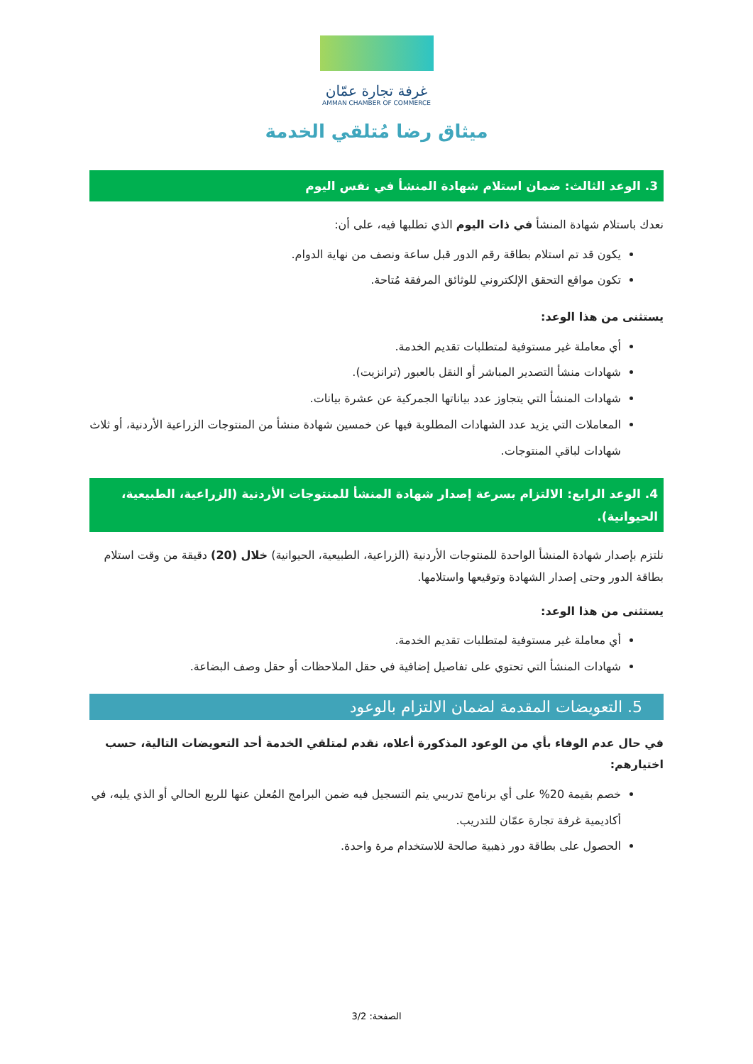غرفة تجارة عمّان
AMMAN CHAMBER OF COMMERCE
ميثاق رضا مُتلقي الخدمة
3. الوعد الثالث: ضمان استلام شهادة المنشأ في نفس اليوم
نعدك باستلام شهادة المنشأ في ذات اليوم الذي تطلبها فيه، على أن:
يكون قد تم استلام بطاقة رقم الدور قبل ساعة ونصف من نهاية الدوام.
تكون مواقع التحقق الإلكتروني للوثائق المرفقة مُتاحة.
يستثنى من هذا الوعد:
أي معاملة غير مستوفية لمتطلبات تقديم الخدمة.
شهادات منشأ التصدير المباشر أو النقل بالعبور (ترانزيت).
شهادات المنشأ التي يتجاوز عدد بياناتها الجمركية عن عشرة بيانات.
المعاملات التي يزيد عدد الشهادات المطلوبة فيها عن خمسين شهادة منشأ من المنتوجات الزراعية الأردنية، أو ثلاث شهادات لباقي المنتوجات.
4. الوعد الرابع: الالتزام بسرعة إصدار شهادة المنشأ للمنتوجات الأردنية (الزراعية، الطبيعية، الحيوانية).
نلتزم بإصدار شهادة المنشأ الواحدة للمنتوجات الأردنية (الزراعية، الطبيعية، الحيوانية) خلال (20) دقيقة من وقت استلام بطاقة الدور وحتى إصدار الشهادة وتوقيعها واستلامها.
يستثنى من هذا الوعد:
أي معاملة غير مستوفية لمتطلبات تقديم الخدمة.
شهادات المنشأ التي تحتوي على تفاصيل إضافية في حقل الملاحظات أو حقل وصف البضاعة.
5. التعويضات المقدمة لضمان الالتزام بالوعود
في حال عدم الوفاء بأي من الوعود المذكورة أعلاه، نقدم لمتلقي الخدمة أحد التعويضات التالية، حسب اختيارهم:
خصم بقيمة 20% على أي برنامج تدريبي يتم التسجيل فيه ضمن البرامج المُعلن عنها للربع الحالي أو الذي يليه، في أكاديمية غرفة تجارة عمّان للتدريب.
الحصول على بطاقة دور ذهبية صالحة للاستخدام مرة واحدة.
الصفحة: 3/2